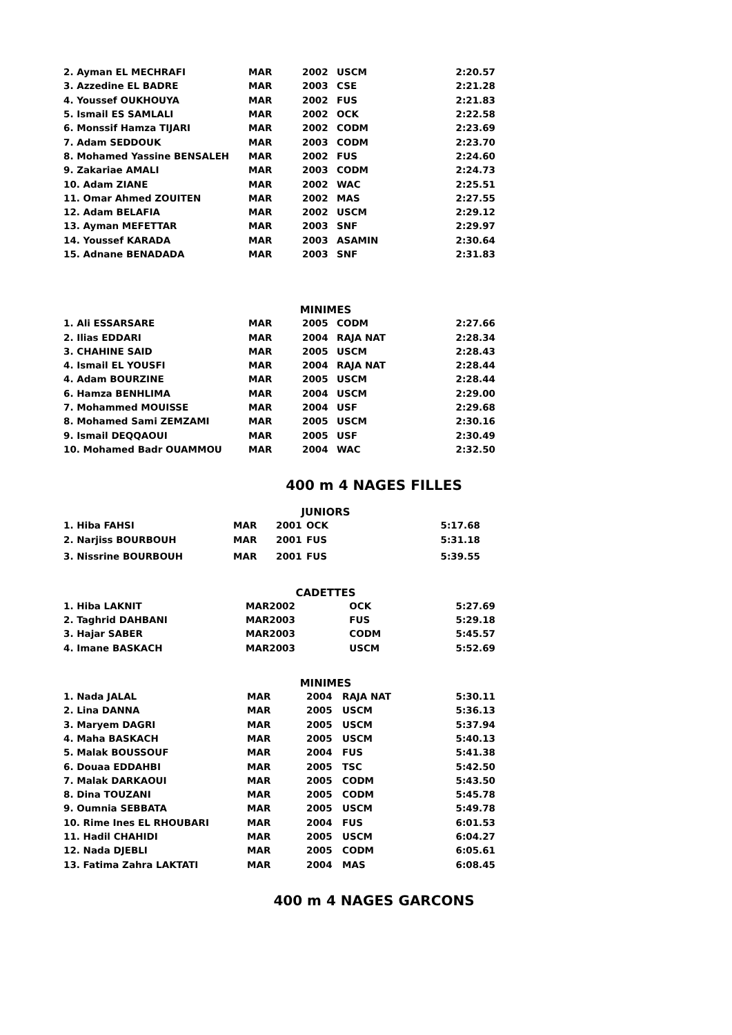| 2. Ayman EL MECHRAFI | MAR | 2002 | USCM | 2:20.57 |
| 3. Azzedine EL BADRE | MAR | 2003 | CSE | 2:21.28 |
| 4. Youssef OUKHOUYA | MAR | 2002 | FUS | 2:21.83 |
| 5. Ismail ES SAMLALI | MAR | 2002 | OCK | 2:22.58 |
| 6. Monssif Hamza TIJARI | MAR | 2002 | CODM | 2:23.69 |
| 7. Adam SEDDOUK | MAR | 2003 | CODM | 2:23.70 |
| 8. Mohamed Yassine BENSALEH | MAR | 2002 | FUS | 2:24.60 |
| 9. Zakariae AMALI | MAR | 2003 | CODM | 2:24.73 |
| 10. Adam ZIANE | MAR | 2002 | WAC | 2:25.51 |
| 11. Omar Ahmed ZOUITEN | MAR | 2002 | MAS | 2:27.55 |
| 12. Adam BELAFIA | MAR | 2002 | USCM | 2:29.12 |
| 13. Ayman MEFETTAR | MAR | 2003 | SNF | 2:29.97 |
| 14. Youssef KARADA | MAR | 2003 | ASAMIN | 2:30.64 |
| 15. Adnane BENADADA | MAR | 2003 | SNF | 2:31.83 |
MINIMES
| 1. Ali ESSARSARE | MAR | 2005 | CODM | 2:27.66 |
| 2. Ilias EDDARI | MAR | 2004 | RAJA NAT | 2:28.34 |
| 3. CHAHINE SAID | MAR | 2005 | USCM | 2:28.43 |
| 4. Ismail EL YOUSFI | MAR | 2004 | RAJA NAT | 2:28.44 |
| 4. Adam BOURZINE | MAR | 2005 | USCM | 2:28.44 |
| 6. Hamza BENHLIMA | MAR | 2004 | USCM | 2:29.00 |
| 7. Mohammed MOUISSE | MAR | 2004 | USF | 2:29.68 |
| 8. Mohamed Sami ZEMZAMI | MAR | 2005 | USCM | 2:30.16 |
| 9. Ismail DEQQAOUI | MAR | 2005 | USF | 2:30.49 |
| 10. Mohamed Badr OUAMMOU | MAR | 2004 | WAC | 2:32.50 |
400 m 4 NAGES FILLES
JUNIORS
| 1. Hiba FAHSI | MAR | 2001 | OCK | 5:17.68 |
| 2. Narjiss BOURBOUH | MAR | 2001 | FUS | 5:31.18 |
| 3. Nissrine BOURBOUH | MAR | 2001 | FUS | 5:39.55 |
CADETTES
| 1. Hiba LAKNIT | MAR | 2002 | OCK | 5:27.69 |
| 2. Taghrid DAHBANI | MAR | 2003 | FUS | 5:29.18 |
| 3. Hajar SABER | MAR | 2003 | CODM | 5:45.57 |
| 4. Imane BASKACH | MAR | 2003 | USCM | 5:52.69 |
MINIMES
| 1. Nada JALAL | MAR | 2004 | RAJA NAT | 5:30.11 |
| 2. Lina DANNA | MAR | 2005 | USCM | 5:36.13 |
| 3. Maryem DAGRI | MAR | 2005 | USCM | 5:37.94 |
| 4. Maha BASKACH | MAR | 2005 | USCM | 5:40.13 |
| 5. Malak BOUSSOUF | MAR | 2004 | FUS | 5:41.38 |
| 6. Douaa EDDAHBI | MAR | 2005 | TSC | 5:42.50 |
| 7. Malak DARKAOUI | MAR | 2005 | CODM | 5:43.50 |
| 8. Dina TOUZANI | MAR | 2005 | CODM | 5:45.78 |
| 9. Oumnia SEBBATA | MAR | 2005 | USCM | 5:49.78 |
| 10. Rime Ines EL RHOUBARI | MAR | 2004 | FUS | 6:01.53 |
| 11. Hadil CHAHIDI | MAR | 2005 | USCM | 6:04.27 |
| 12. Nada DJEBLI | MAR | 2005 | CODM | 6:05.61 |
| 13. Fatima Zahra LAKTATI | MAR | 2004 | MAS | 6:08.45 |
400 m 4 NAGES GARCONS